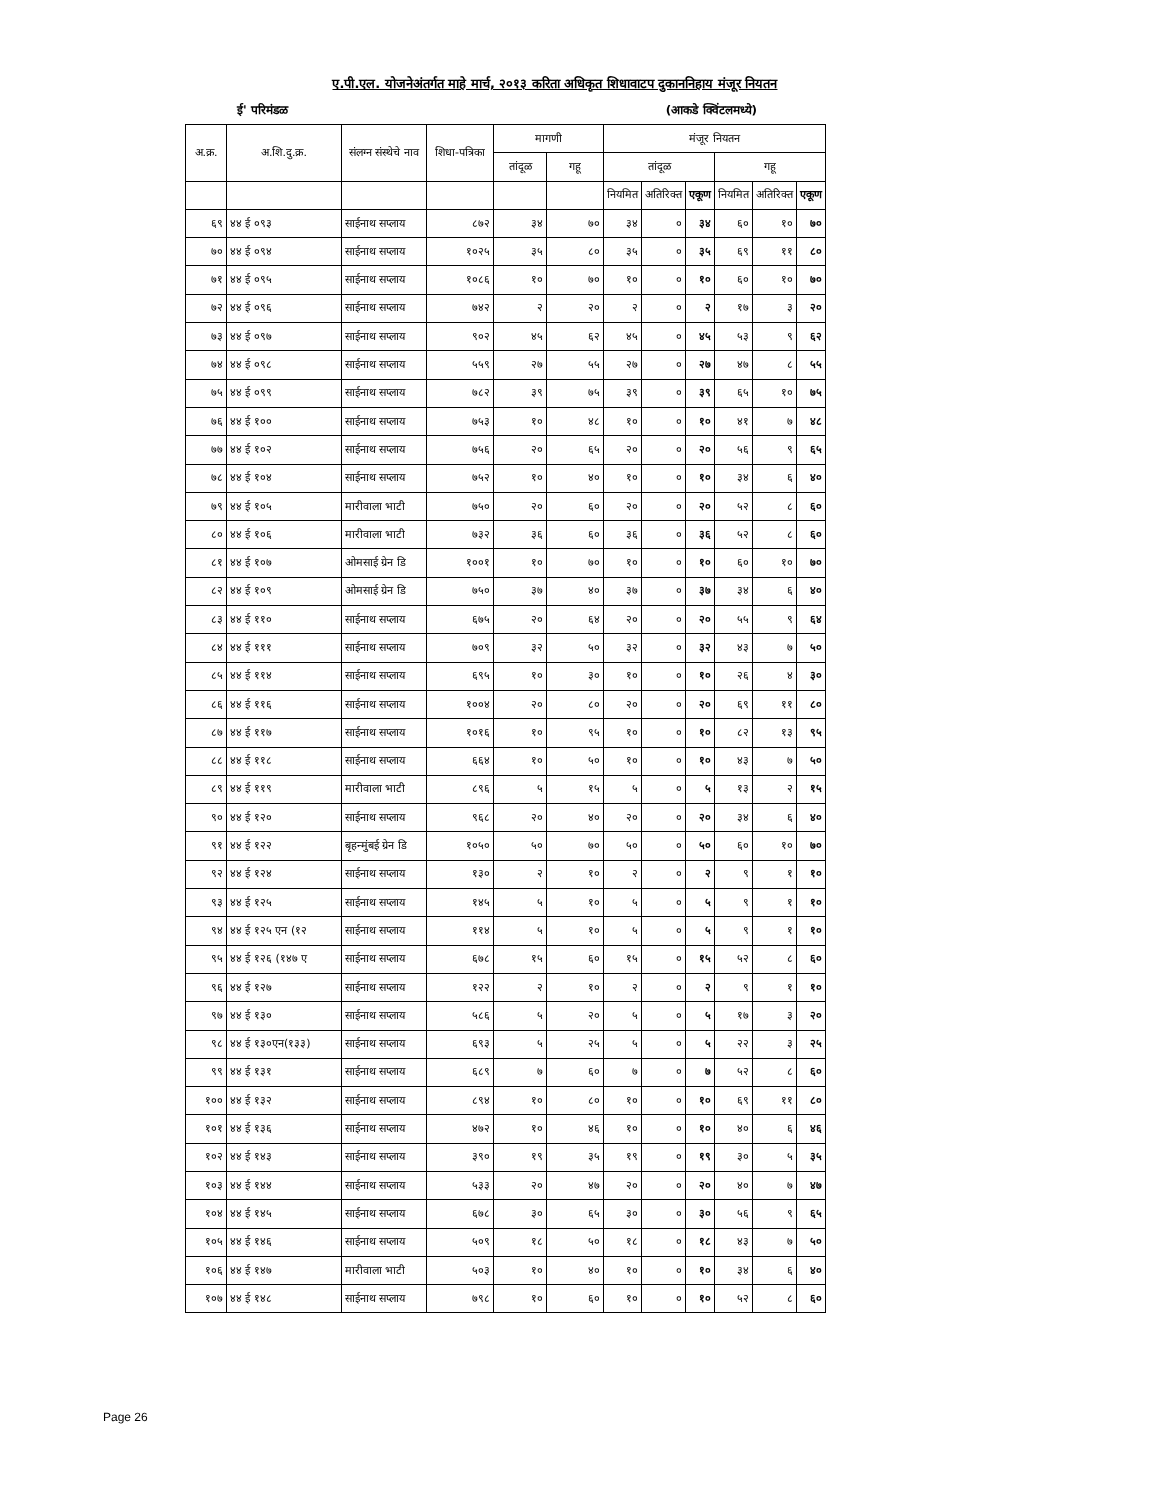ए.पी.एल. योजनेअंतर्गत माहे मार्च, २०१३ करिता अधिकृत शिधावाटप दुकाननिहाय मंजूर नियतन
ई' परिमंडळ (आकडे क्विंटलमध्ये)
| अ.क्र. | अ.शि.दु.क्र. | संलग्न संस्थेचे नाव | शिधा-पत्रिका | मागणी | | मंजूर नियतन | | | | | |
| --- | --- | --- | --- | --- | --- | --- | --- | --- | --- | --- | --- |
| | | | | तांदूळ | गहू | तांदूळ | | | गहू | | |
| | | | | | | नियमित | अतिरिक्त | एकूण | नियमित | अतिरिक्त | एकूण |
| ६९ | ४४ ई ०९३ | साईनाथ सप्लाय | ८७२ | ३४ | ७० | ३४ | ० | ३४ | ६० | १० | ७० |
| ७० | ४४ ई ०९४ | साईनाथ सप्लाय | १०२५ | ३५ | ८० | ३५ | ० | ३५ | ६९ | ११ | ८० |
| ७१ | ४४ ई ०९५ | साईनाथ सप्लाय | १०८६ | १० | ७० | १० | ० | १० | ६० | १० | ७० |
| ७२ | ४४ ई ०९६ | साईनाथ सप्लाय | ७४२ | २ | २० | २ | ० | २ | १७ | ३ | २० |
| ७३ | ४४ ई ०९७ | साईनाथ सप्लाय | ९०२ | ४५ | ६२ | ४५ | ० | ४५ | ५३ | ९ | ६२ |
| ७४ | ४४ ई ०९८ | साईनाथ सप्लाय | ५५९ | २७ | ५५ | २७ | ० | २७ | ४७ | ८ | ५५ |
| ७५ | ४४ ई ०९९ | साईनाथ सप्लाय | ७८२ | ३९ | ७५ | ३९ | ० | ३९ | ६५ | १० | ७५ |
| ७६ | ४४ ई १०० | साईनाथ सप्लाय | ७५३ | १० | ४८ | १० | ० | १० | ४१ | ७ | ४८ |
| ७७ | ४४ ई १०२ | साईनाथ सप्लाय | ७५६ | २० | ६५ | २० | ० | २० | ५६ | ९ | ६५ |
| ७८ | ४४ ई १०४ | साईनाथ सप्लाय | ७५२ | १० | ४० | १० | ० | १० | ३४ | ६ | ४० |
| ७९ | ४४ ई १०५ | मारीवाला भाटी | ७५० | २० | ६० | २० | ० | २० | ५२ | ८ | ६० |
| ८० | ४४ ई १०६ | मारीवाला भाटी | ७३२ | ३६ | ६० | ३६ | ० | ३६ | ५२ | ८ | ६० |
| ८१ | ४४ ई १०७ | ओमसाई ग्रेन डि | १००१ | १० | ७० | १० | ० | १० | ६० | १० | ७० |
| ८२ | ४४ ई १०९ | ओमसाई ग्रेन डि | ७५० | ३७ | ४० | ३७ | ० | ३७ | ३४ | ६ | ४० |
| ८३ | ४४ ई ११० | साईनाथ सप्लाय | ६७५ | २० | ६४ | २० | ० | २० | ५५ | ९ | ६४ |
| ८४ | ४४ ई १११ | साईनाथ सप्लाय | ७०९ | ३२ | ५० | ३२ | ० | ३२ | ४३ | ७ | ५० |
| ८५ | ४४ ई ११४ | साईनाथ सप्लाय | ६९५ | १० | ३० | १० | ० | १० | २६ | ४ | ३० |
| ८६ | ४४ ई ११६ | साईनाथ सप्लाय | १००४ | २० | ८० | २० | ० | २० | ६९ | ११ | ८० |
| ८७ | ४४ ई ११७ | साईनाथ सप्लाय | १०१६ | १० | ९५ | १० | ० | १० | ८२ | १३ | ९५ |
| ८८ | ४४ ई ११८ | साईनाथ सप्लाय | ६६४ | १० | ५० | १० | ० | १० | ४३ | ७ | ५० |
| ८९ | ४४ ई ११९ | मारीवाला भाटी | ८९६ | ५ | १५ | ५ | ० | ५ | १३ | २ | १५ |
| ९० | ४४ ई १२० | साईनाथ सप्लाय | ९६८ | २० | ४० | २० | ० | २० | ३४ | ६ | ४० |
| ९१ | ४४ ई १२२ | बृहन्मुंबई ग्रेन डि | १०५० | ५० | ७० | ५० | ० | ५० | ६० | १० | ७० |
| ९२ | ४४ ई १२४ | साईनाथ सप्लाय | १३० | २ | १० | २ | ० | २ | ९ | १ | १० |
| ९३ | ४४ ई १२५ | साईनाथ सप्लाय | १४५ | ५ | १० | ५ | ० | ५ | ९ | १ | १० |
| ९४ | ४४ ई १२५ एन (१२ | साईनाथ सप्लाय | ११४ | ५ | १० | ५ | ० | ५ | ९ | १ | १० |
| ९५ | ४४ ई १२६ (१४७ ए | साईनाथ सप्लाय | ६७८ | १५ | ६० | १५ | ० | १५ | ५२ | ८ | ६० |
| ९६ | ४४ ई १२७ | साईनाथ सप्लाय | १२२ | २ | १० | २ | ० | २ | ९ | १ | १० |
| ९७ | ४४ ई १३० | साईनाथ सप्लाय | ५८६ | ५ | २० | ५ | ० | ५ | १७ | ३ | २० |
| ९८ | ४४ ई १३०एन(१३३) | साईनाथ सप्लाय | ६९३ | ५ | २५ | ५ | ० | ५ | २२ | ३ | २५ |
| ९९ | ४४ ई १३१ | साईनाथ सप्लाय | ६८९ | ७ | ६० | ७ | ० | ७ | ५२ | ८ | ६० |
| १०० | ४४ ई १३२ | साईनाथ सप्लाय | ८९४ | १० | ८० | १० | ० | १० | ६९ | ११ | ८० |
| १०१ | ४४ ई १३६ | साईनाथ सप्लाय | ४७२ | १० | ४६ | १० | ० | १० | ४० | ६ | ४६ |
| १०२ | ४४ ई १४३ | साईनाथ सप्लाय | ३९० | १९ | ३५ | १९ | ० | १९ | ३० | ५ | ३५ |
| १०३ | ४४ ई १४४ | साईनाथ सप्लाय | ५३३ | २० | ४७ | २० | ० | २० | ४० | ७ | ४७ |
| १०४ | ४४ ई १४५ | साईनाथ सप्लाय | ६७८ | ३० | ६५ | ३० | ० | ३० | ५६ | ९ | ६५ |
| १०५ | ४४ ई १४६ | साईनाथ सप्लाय | ५०९ | १८ | ५० | १८ | ० | १८ | ४३ | ७ | ५० |
| १०६ | ४४ ई १४७ | मारीवाला भाटी | ५०३ | १० | ४० | १० | ० | १० | ३४ | ६ | ४० |
| १०७ | ४४ ई १४८ | साईनाथ सप्लाय | ७९८ | १० | ६० | १० | ० | १० | ५२ | ८ | ६० |
Page 26